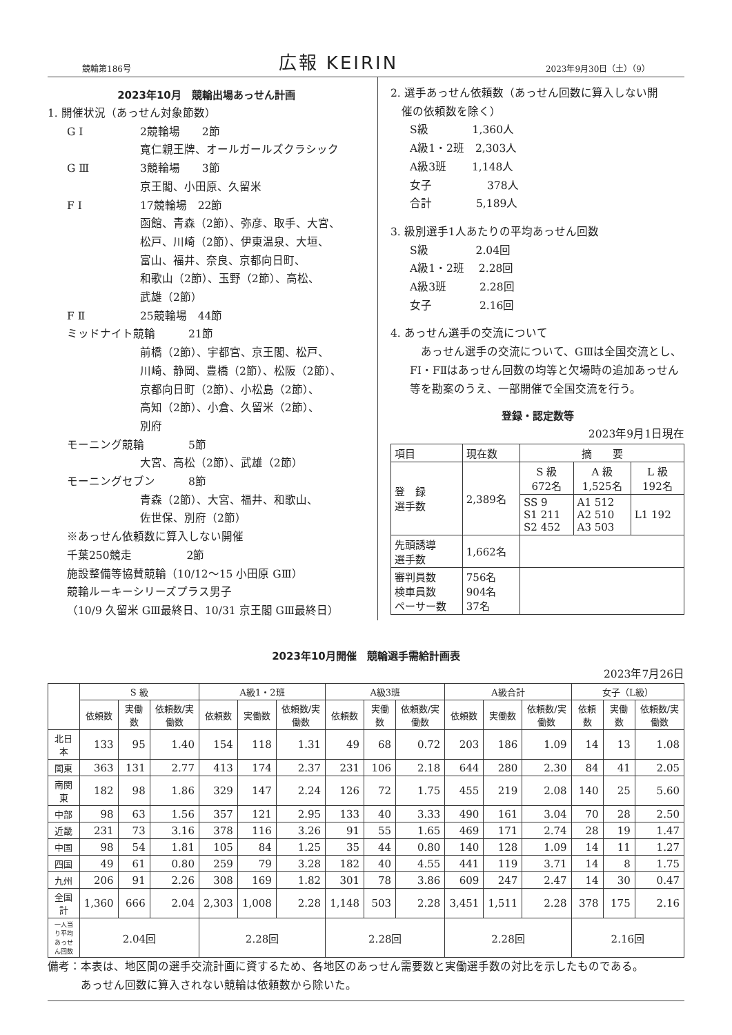競輪第186号 広報 KEIRIN 2023年9月30日（土）（9）
2023年10月　競輪出場あっせん計画
1. 開催状況（あっせん対象節数）
G Ⅰ 2競輪場　　2節
寬仁親王牌、オールガールズクラシック
G Ⅲ 3競輪場　　3節
京王閣、小田原、久留米
F Ⅰ 17競輪場　22節
函館、青森（2節）、弥彦、取手、大宮、
松戸、川崎（2節）、伊東温泉、大垣、
富山、福井、奈良、京都向日町、
和歌山（2節）、玉野（2節）、高松、
武雄（2節）
F Ⅱ 25競輪場　44節
ミッドナイト競輪　　　21節
前橋（2節）、宇都宮、京王閣、松戸、
川崎、静岡、豊橋（2節）、松阪（2節）、
京都向日町（2節）、小松島（2節）、
高知（2節）、小倉、久留米（2節）、
別府
モーニング競輪　　　　5節
大宮、高松（2節）、武雄（2節）
モーニングセブン　　　8節
青森（2節）、大宮、福井、和歌山、
佐世保、別府（2節）
※あっせん依頼数に算入しない開催
千葉250競走　　　　　2節
施設整備等協賛競輪（10/12〜15 小田原 GⅢ）
競輪ルーキーシリーズプラス男子
（10/9 久留米 GⅢ最終日、10/31 京王閣 GⅢ最終日）
2. 選手あっせん依頼数（あっせん回数に算入しない開
　催の依頼数を除く）
S級　　　　1,360人
A級1・2班　2,303人
A級3班　　 1,148人
女子　　　　　378人
合計　　　　5,189人
3. 級別選手1人あたりの平均あっせん回数
S級　　　　 2.04回
A級1・2班　 2.28回
A級3班　　　2.28回
女子　　　　 2.16回
4. あっせん選手の交流について
　あっせん選手の交流について、GⅢは全国交流とし、FⅠ・FⅡはあっせん回数の均等と欠場時の追加あっせん等を勘案のうえ、一部開催で全国交流を行う。
登録・認定数等
2023年9月1日現在
| 項目 | 現在数 | 摘 要 | | |
| 登 録 選手数 | 2,389名 | S 級 672名 | A 級 1,525名 | L 級 192名 |
| | | SS 9 S1 211 S2 452 | A1 512 A2 510 A3 503 | L1 192 |
| 先頭誘導 選手数 | 1,662名 | | | |
| 審判員数 検車員数 ペーサー数 | 756名 904名 37名 | | | |
2023年10月開催　競輪選手需給計画表
2023年7月26日
| | S 級 | | | A級1・2班 | | | A級3班 | | | A級合計 | | | 女子（L級） | | |
| --- | --- | --- | --- | --- | --- | --- | --- | --- | --- | --- | --- | --- | --- | --- | --- |
| | 依頼数 | 実働数 | 依頼数/実働数 | 依頼数 | 実働数 | 依頼数/実働数 | 依頼数 | 実働数 | 依頼数/実働数 | 依頼数 | 実働数 | 依頼数/実働数 | 依頼数 | 実働数 | 依頼数/実働数 |
| 北日本 | 133 | 95 | 1.40 | 154 | 118 | 1.31 | 49 | 68 | 0.72 | 203 | 186 | 1.09 | 14 | 13 | 1.08 |
| 関東 | 363 | 131 | 2.77 | 413 | 174 | 2.37 | 231 | 106 | 2.18 | 644 | 280 | 2.30 | 84 | 41 | 2.05 |
| 南関東 | 182 | 98 | 1.86 | 329 | 147 | 2.24 | 126 | 72 | 1.75 | 455 | 219 | 2.08 | 140 | 25 | 5.60 |
| 中部 | 98 | 63 | 1.56 | 357 | 121 | 2.95 | 133 | 40 | 3.33 | 490 | 161 | 3.04 | 70 | 28 | 2.50 |
| 近畿 | 231 | 73 | 3.16 | 378 | 116 | 3.26 | 91 | 55 | 1.65 | 469 | 171 | 2.74 | 28 | 19 | 1.47 |
| 中国 | 98 | 54 | 1.81 | 105 | 84 | 1.25 | 35 | 44 | 0.80 | 140 | 128 | 1.09 | 14 | 11 | 1.27 |
| 四国 | 49 | 61 | 0.80 | 259 | 79 | 3.28 | 182 | 40 | 4.55 | 441 | 119 | 3.71 | 14 | 8 | 1.75 |
| 九州 | 206 | 91 | 2.26 | 308 | 169 | 1.82 | 301 | 78 | 3.86 | 609 | 247 | 2.47 | 14 | 30 | 0.47 |
| 全国計 | 1,360 | 666 | 2.04 | 2,303 | 1,008 | 2.28 | 1,148 | 503 | 2.28 | 3,451 | 1,511 | 2.28 | 378 | 175 | 2.16 |
| 一人当り平均 あっせん回数 | 2.04回 | | | 2.28回 | | | 2.28回 | | | 2.28回 | | | 2.16回 | | |
備考：本表は、地区間の選手交流計画に資するため、各地区のあっせん需要数と実働選手数の対比を示したものである。
　　　あっせん回数に算入されない競輪は依頼数から除いた。